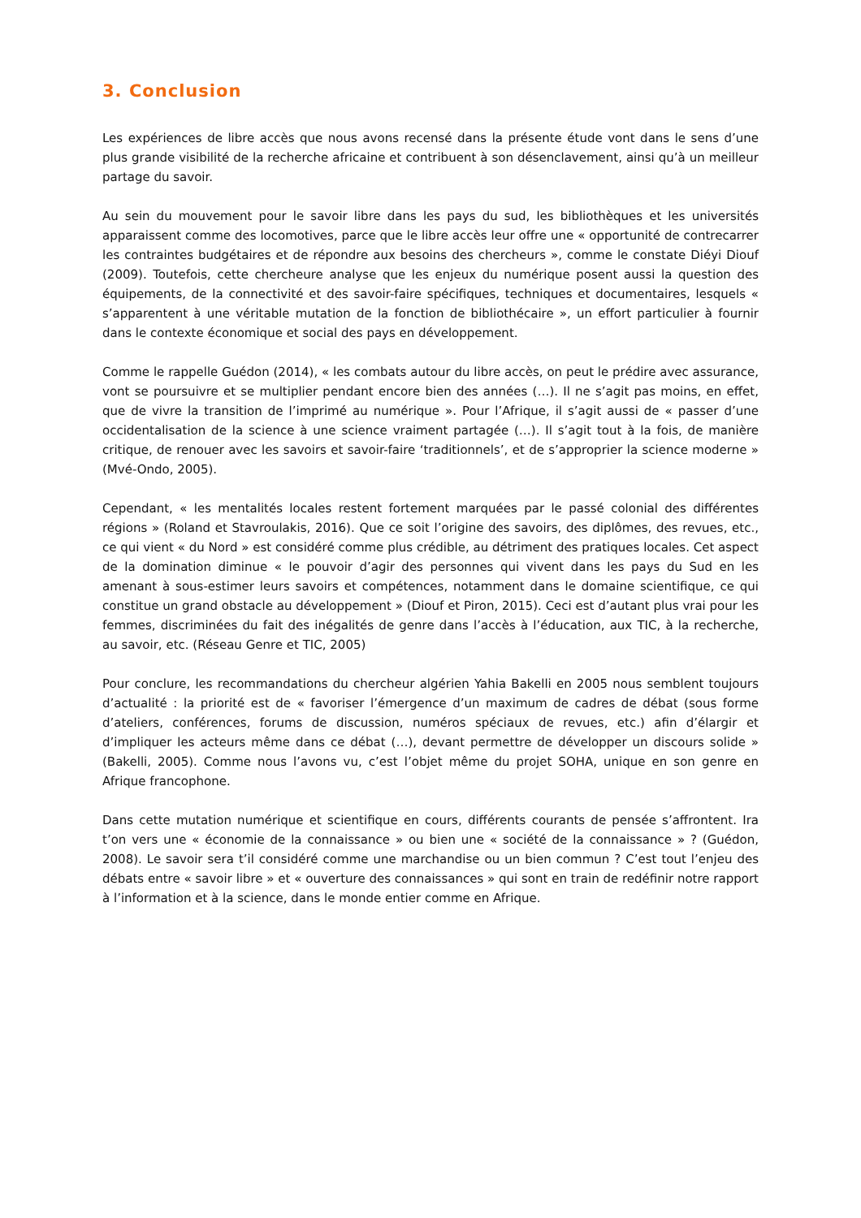3. Conclusion
Les expériences de libre accès que nous avons recensé dans la présente étude vont dans le sens d’une plus grande visibilité de la recherche africaine et contribuent à son désenclavement, ainsi qu’à un meilleur partage du savoir.
Au sein du mouvement pour le savoir libre dans les pays du sud, les bibliothèques et les universités apparaissent comme des locomotives, parce que le libre accès leur offre une « opportunité de contrecarrer les contraintes budgétaires et de répondre aux besoins des chercheurs », comme le constate Diéyi Diouf (2009). Toutefois, cette chercheure analyse que les enjeux du numérique posent aussi la question des équipements, de la connectivité et des savoir-faire spécifiques, techniques et documentaires, lesquels « s’apparentent à une véritable mutation de la fonction de bibliothécaire », un effort particulier à fournir dans le contexte économique et social des pays en développement.
Comme le rappelle Guédon (2014), « les combats autour du libre accès, on peut le prédire avec assurance, vont se poursuivre et se multiplier pendant encore bien des années (…). Il ne s’agit pas moins, en effet, que de vivre la transition de l’imprimé au numérique ». Pour l’Afrique, il s’agit aussi de « passer d’une occidentalisation de la science à une science vraiment partagée (…). Il s’agit tout à la fois, de manière critique, de renouer avec les savoirs et savoir-faire ‘traditionnels’, et de s’approprier la science moderne » (Mvé-Ondo, 2005).
Cependant, « les mentalités locales restent fortement marquées par le passé colonial des différentes régions » (Roland et Stavroulakis, 2016). Que ce soit l’origine des savoirs, des diplômes, des revues, etc., ce qui vient « du Nord » est considéré comme plus crédible, au détriment des pratiques locales. Cet aspect de la domination diminue « le pouvoir d’agir des personnes qui vivent dans les pays du Sud en les amenant à sous-estimer leurs savoirs et compétences, notamment dans le domaine scientifique, ce qui constitue un grand obstacle au développement » (Diouf et Piron, 2015). Ceci est d’autant plus vrai pour les femmes, discriminées du fait des inégalités de genre dans l’accès à l’éducation, aux TIC, à la recherche, au savoir, etc. (Réseau Genre et TIC, 2005)
Pour conclure, les recommandations du chercheur algérien Yahia Bakelli en 2005 nous semblent toujours d’actualité : la priorité est de « favoriser l’émergence d’un maximum de cadres de débat (sous forme d’ateliers, conférences, forums de discussion, numéros spéciaux de revues, etc.) afin d’élargir et d’impliquer les acteurs même dans ce débat (…), devant permettre de développer un discours solide » (Bakelli, 2005). Comme nous l’avons vu, c’est l’objet même du projet SOHA, unique en son genre en Afrique francophone.
Dans cette mutation numérique et scientifique en cours, différents courants de pensée s’affrontent. Ira t’on vers une « économie de la connaissance » ou bien une « société de la connaissance » ? (Guédon, 2008). Le savoir sera t’il considéré comme une marchandise ou un bien commun ? C’est tout l’enjeu des débats entre « savoir libre » et « ouverture des connaissances » qui sont en train de redéfinir notre rapport à l’information et à la science, dans le monde entier comme en Afrique.